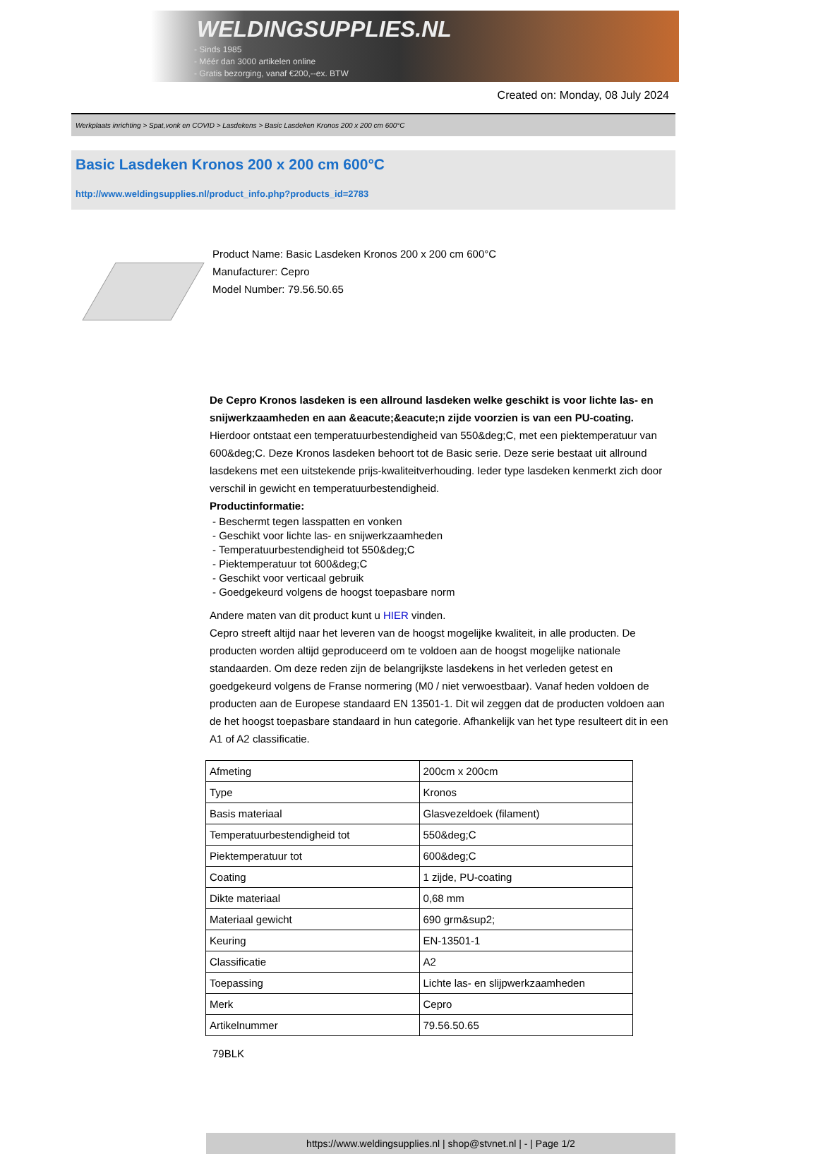WELDINGSUPPLIES.NL
- Sinds 1985
- Méér dan 3000 artikelen online
- Gratis bezorging, vanaf €200,--ex. BTW
Created on: Monday, 08 July 2024
Werkplaats inrichting > Spat,vonk en COVID > Lasdekens > Basic Lasdeken Kronos 200 x 200 cm 600°C
Basic Lasdeken Kronos 200 x 200 cm 600°C
http://www.weldingsupplies.nl/product_info.php?products_id=2783
Product Name: Basic Lasdeken Kronos 200 x 200 cm 600°C
Manufacturer: Cepro
Model Number: 79.56.50.65
De Cepro Kronos lasdeken is een allround lasdeken welke geschikt is voor lichte las- en snijwerkzaamheden en aan &eacute;&eacute;n zijde voorzien is van een PU-coating. Hierdoor ontstaat een temperatuurbestendigheid van 550&deg;C, met een piektemperatuur van 600&deg;C. Deze Kronos lasdeken behoort tot de Basic serie. Deze serie bestaat uit allround lasdekens met een uitstekende prijs-kwaliteitverhouding. Ieder type lasdeken kenmerkt zich door verschil in gewicht en temperatuurbestendigheid.
Productinformatie:
- Beschermt tegen lasspatten en vonken
- Geschikt voor lichte las- en snijwerkzaamheden
- Temperatuurbestendigheid tot 550&deg;C
- Piektemperatuur tot 600&deg;C
- Geschikt voor verticaal gebruik
- Goedgekeurd volgens de hoogst toepasbare norm
Andere maten van dit product kunt u HIER vinden.
Cepro streeft altijd naar het leveren van de hoogst mogelijke kwaliteit, in alle producten. De producten worden altijd geproduceerd om te voldoen aan de hoogst mogelijke nationale standaarden. Om deze reden zijn de belangrijkste lasdekens in het verleden getest en goedgekeurd volgens de Franse normering (M0 / niet verwoestbaar). Vanaf heden voldoen de producten aan de Europese standaard EN 13501-1. Dit wil zeggen dat de producten voldoen aan de het hoogst toepasbare standaard in hun categorie. Afhankelijk van het type resulteert dit in een A1 of A2 classificatie.
| Afmeting | 200cm x 200cm |
| Type | Kronos |
| Basis materiaal | Glasvezeldoek (filament) |
| Temperatuurbestendigheid tot | 550&deg;C |
| Piektemperatuur tot | 600&deg;C |
| Coating | 1 zijde, PU-coating |
| Dikte materiaal | 0,68 mm |
| Materiaal gewicht | 690 grm&sup2; |
| Keuring | EN-13501-1 |
| Classificatie | A2 |
| Toepassing | Lichte las- en slijpwerkzaamheden |
| Merk | Cepro |
| Artikelnummer | 79.56.50.65 |
79BLK
https://www.weldingsupplies.nl | shop@stvnet.nl | - | Page 1/2